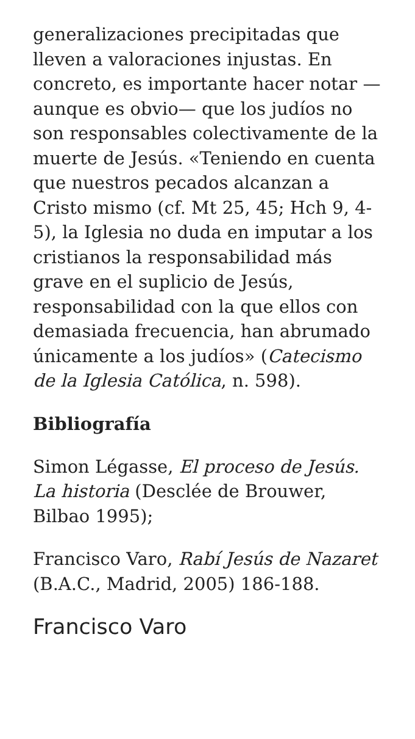generalizaciones precipitadas que lleven a valoraciones injustas. En concreto, es importante hacer notar —aunque es obvio— que los judíos no son responsables colectivamente de la muerte de Jesús. «Teniendo en cuenta que nuestros pecados alcanzan a Cristo mismo (cf. Mt 25, 45; Hch 9, 4-5), la Iglesia no duda en imputar a los cristianos la responsabilidad más grave en el suplicio de Jesús, responsabilidad con la que ellos con demasiada frecuencia, han abrumado únicamente a los judíos» (Catecismo de la Iglesia Católica, n. 598).
Bibliografía
Simon Légasse, El proceso de Jesús. La historia (Desclée de Brouwer, Bilbao 1995);
Francisco Varo, Rabí Jesús de Nazaret (B.A.C., Madrid, 2005) 186-188.
Francisco Varo